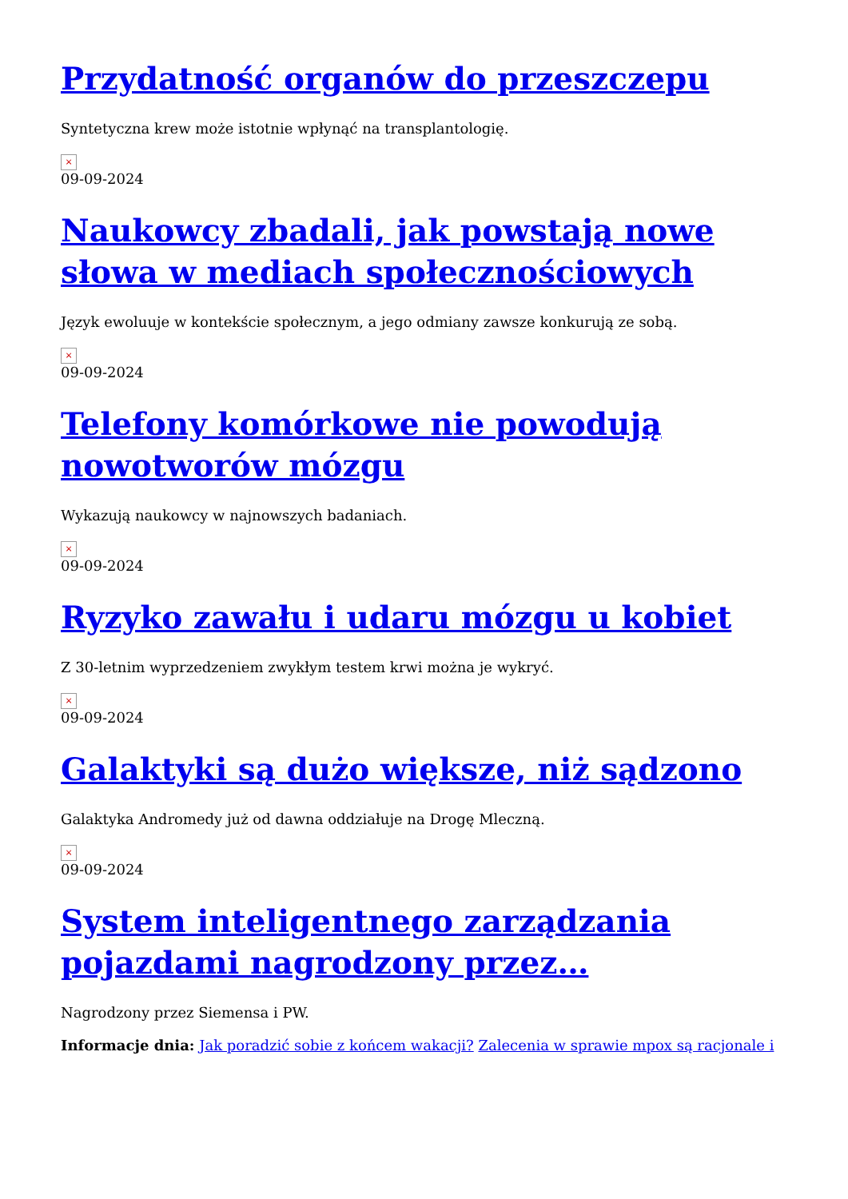Przydatność organów do przeszczepu
Syntetyczna krew może istotnie wpłynąć na transplantologię.
×
09-09-2024
Naukowcy zbadali, jak powstają nowe słowa w mediach społecznościowych
Język ewoluuje w kontekście społecznym, a jego odmiany zawsze konkurują ze sobą.
×
09-09-2024
Telefony komórkowe nie powodują nowotworów mózgu
Wykazują naukowcy w najnowszych badaniach.
×
09-09-2024
Ryzyko zawału i udaru mózgu u kobiet
Z 30-letnim wyprzedzeniem zwykłym testem krwi można je wykryć.
×
09-09-2024
Galaktyki są dużo większe, niż sądzono
Galaktyka Andromedy już od dawna oddziałuje na Drogę Mleczną.
×
09-09-2024
System inteligentnego zarządzania pojazdami nagrodzony przez…
Nagrodzony przez Siemensa i PW.
Informacje dnia: Jak poradzić sobie z końcem wakacji? Zalecenia w sprawie mpox są racjonale i